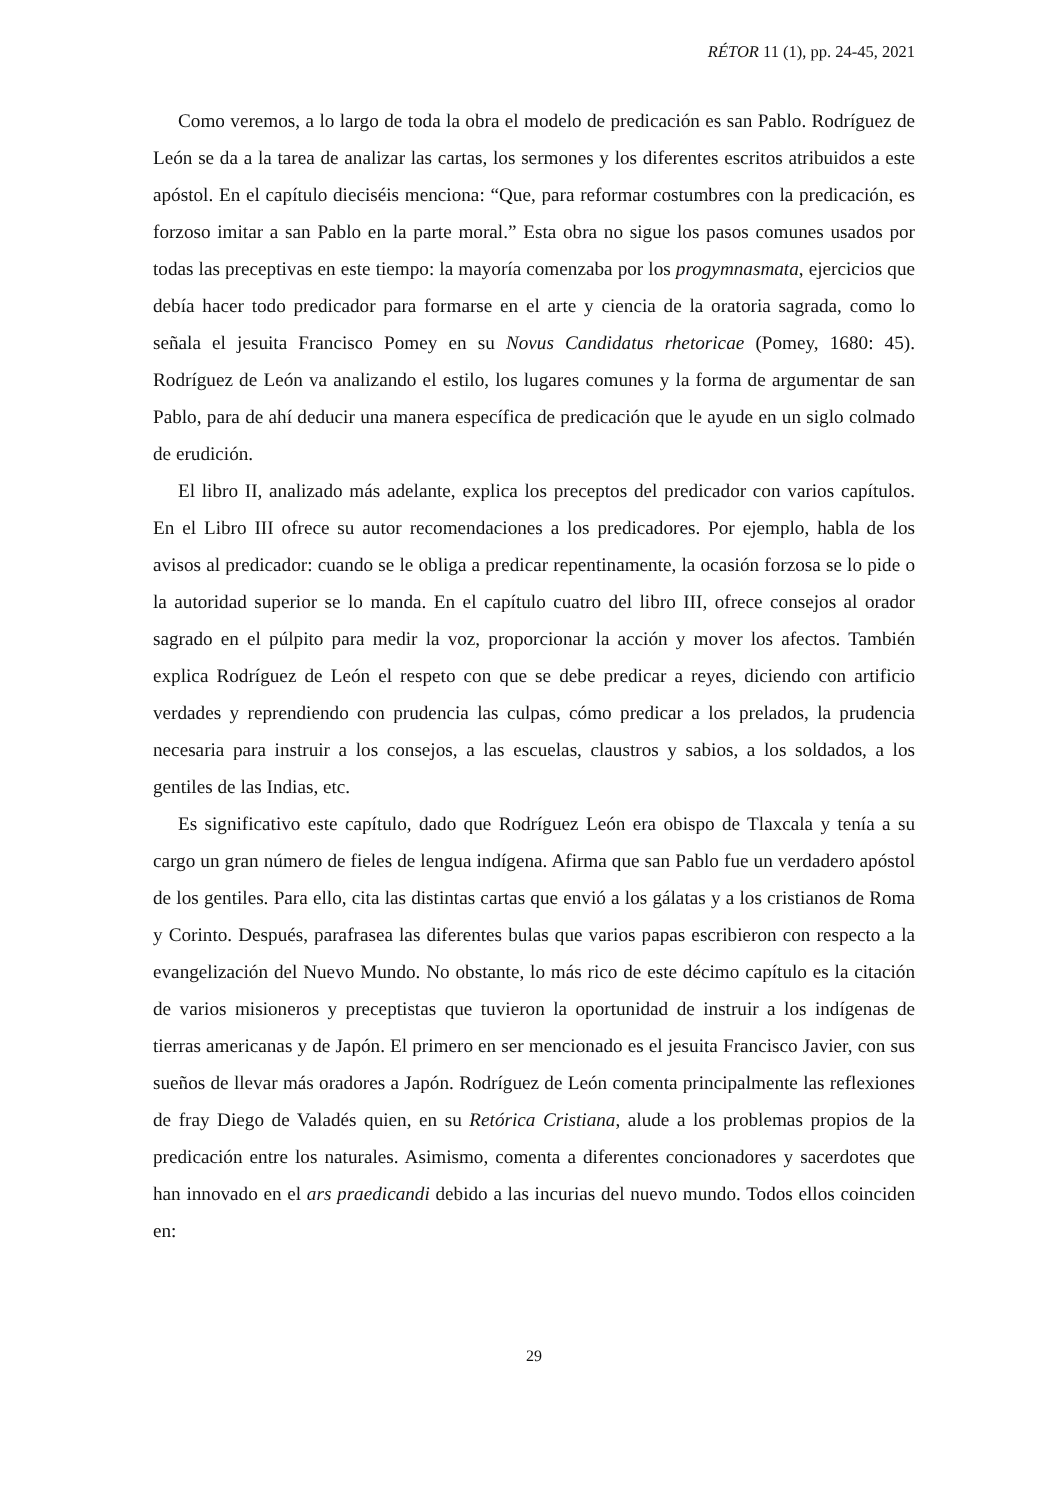RÉTOR 11 (1), pp. 24-45, 2021
Como veremos, a lo largo de toda la obra el modelo de predicación es san Pablo. Rodríguez de León se da a la tarea de analizar las cartas, los sermones y los diferentes escritos atribuidos a este apóstol. En el capítulo dieciséis menciona: “Que, para reformar costumbres con la predicación, es forzoso imitar a san Pablo en la parte moral.” Esta obra no sigue los pasos comunes usados por todas las preceptivas en este tiempo: la mayoría comenzaba por los progymnasmata, ejercicios que debía hacer todo predicador para formarse en el arte y ciencia de la oratoria sagrada, como lo señala el jesuita Francisco Pomey en su Novus Candidatus rhetoricae (Pomey, 1680: 45). Rodríguez de León va analizando el estilo, los lugares comunes y la forma de argumentar de san Pablo, para de ahí deducir una manera específica de predicación que le ayude en un siglo colmado de erudición.
El libro II, analizado más adelante, explica los preceptos del predicador con varios capítulos. En el Libro III ofrece su autor recomendaciones a los predicadores. Por ejemplo, habla de los avisos al predicador: cuando se le obliga a predicar repentinamente, la ocasión forzosa se lo pide o la autoridad superior se lo manda. En el capítulo cuatro del libro III, ofrece consejos al orador sagrado en el púlpito para medir la voz, proporcionar la acción y mover los afectos. También explica Rodríguez de León el respeto con que se debe predicar a reyes, diciendo con artificio verdades y reprendiendo con prudencia las culpas, cómo predicar a los prelados, la prudencia necesaria para instruir a los consejos, a las escuelas, claustros y sabios, a los soldados, a los gentiles de las Indias, etc.
Es significativo este capítulo, dado que Rodríguez León era obispo de Tlaxcala y tenía a su cargo un gran número de fieles de lengua indígena. Afirma que san Pablo fue un verdadero apóstol de los gentiles. Para ello, cita las distintas cartas que envió a los gálatas y a los cristianos de Roma y Corinto. Después, parafrasea las diferentes bulas que varios papas escribieron con respecto a la evangelización del Nuevo Mundo. No obstante, lo más rico de este décimo capítulo es la citación de varios misioneros y preceptistas que tuvieron la oportunidad de instruir a los indígenas de tierras americanas y de Japón. El primero en ser mencionado es el jesuita Francisco Javier, con sus sueños de llevar más oradores a Japón. Rodríguez de León comenta principalmente las reflexiones de fray Diego de Valadés quien, en su Retórica Cristiana, alude a los problemas propios de la predicación entre los naturales. Asimismo, comenta a diferentes concionadores y sacerdotes que han innovado en el ars praedicandi debido a las incurias del nuevo mundo. Todos ellos coinciden en:
29